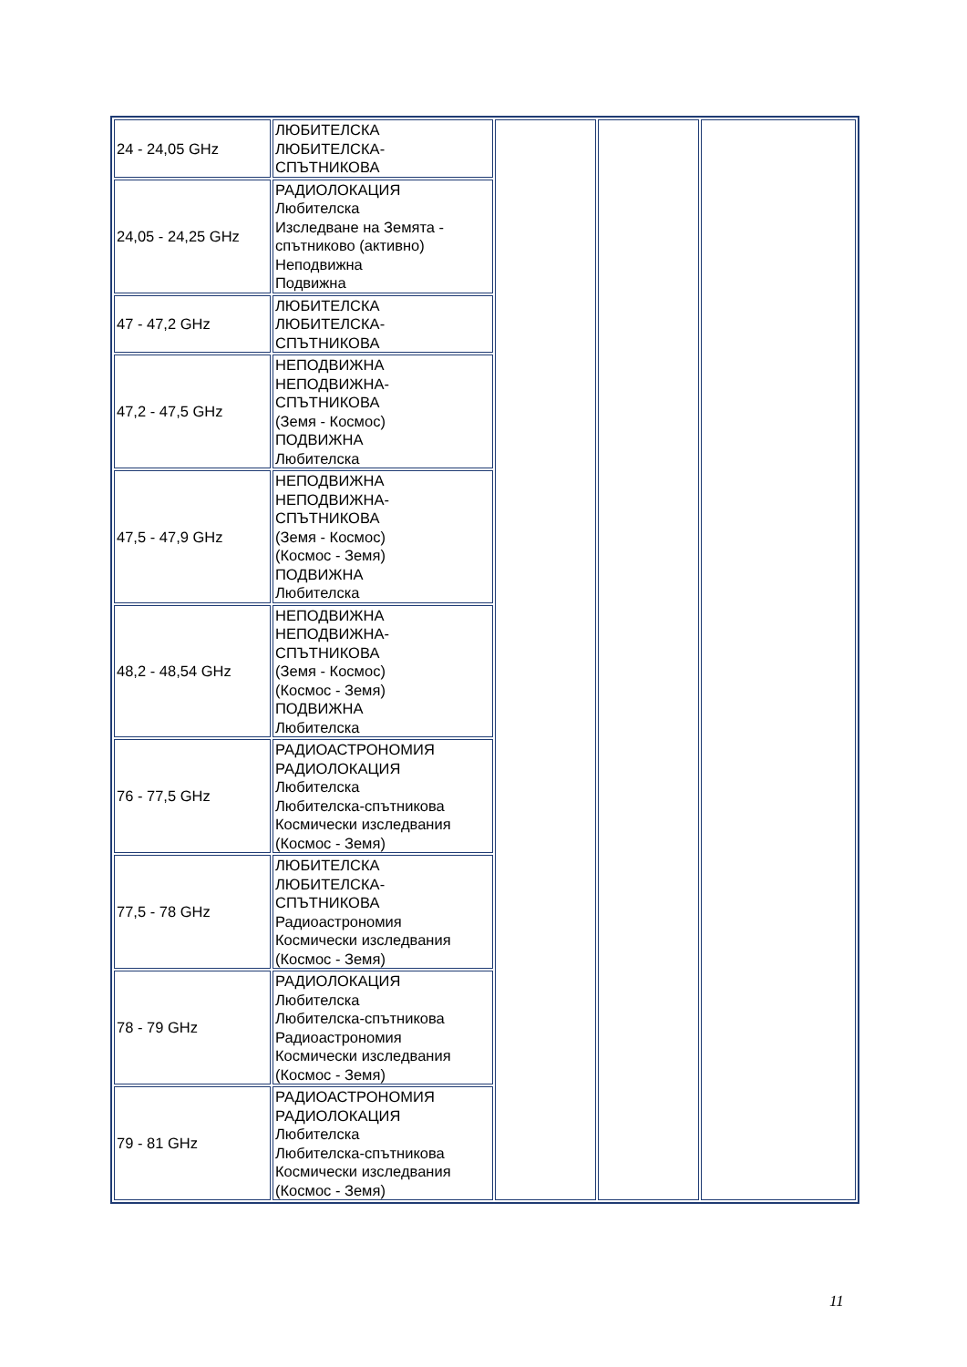| 24 - 24,05 GHz | ЛЮБИТЕЛСКА ЛЮБИТЕЛСКА- СПЪТНИКОВА | | | |
| 24,05 - 24,25 GHz | РАДИОЛОКАЦИЯ Любителска Изследване на Земята - спътниково (активно) Неподвижна Подвижна | | | |
| 47 - 47,2 GHz | ЛЮБИТЕЛСКА ЛЮБИТЕЛСКА- СПЪТНИКОВА | | | |
| 47,2 - 47,5 GHz | НЕПОДВИЖНА НЕПОДВИЖНА- СПЪТНИКОВА (Земя - Космос) ПОДВИЖНА Любителска | | | |
| 47,5 - 47,9 GHz | НЕПОДВИЖНА НЕПОДВИЖНА- СПЪТНИКОВА (Земя - Космос) (Космос - Земя) ПОДВИЖНА Любителска | | | |
| 48,2 - 48,54 GHz | НЕПОДВИЖНА НЕПОДВИЖНА- СПЪТНИКОВА (Земя - Космос) (Космос - Земя) ПОДВИЖНА Любителска | | | |
| 76 - 77,5 GHz | РАДИОАСТРОНОМИЯ РАДИОЛОКАЦИЯ Любителска Любителска-спътникова Космически изследвания (Космос - Земя) | | | |
| 77,5 - 78 GHz | ЛЮБИТЕЛСКА ЛЮБИТЕЛСКА- СПЪТНИКОВА Радиоастрономия Космически изследвания (Космос - Земя) | | | |
| 78 - 79 GHz | РАДИОЛОКАЦИЯ Любителска Любителска-спътникова Радиоастрономия Космически изследвания (Космос - Земя) | | | |
| 79 - 81 GHz | РАДИОАСТРОНОМИЯ РАДИОЛОКАЦИЯ Любителска Любителска-спътникова Космически изследвания (Космос - Земя) | | | |
11